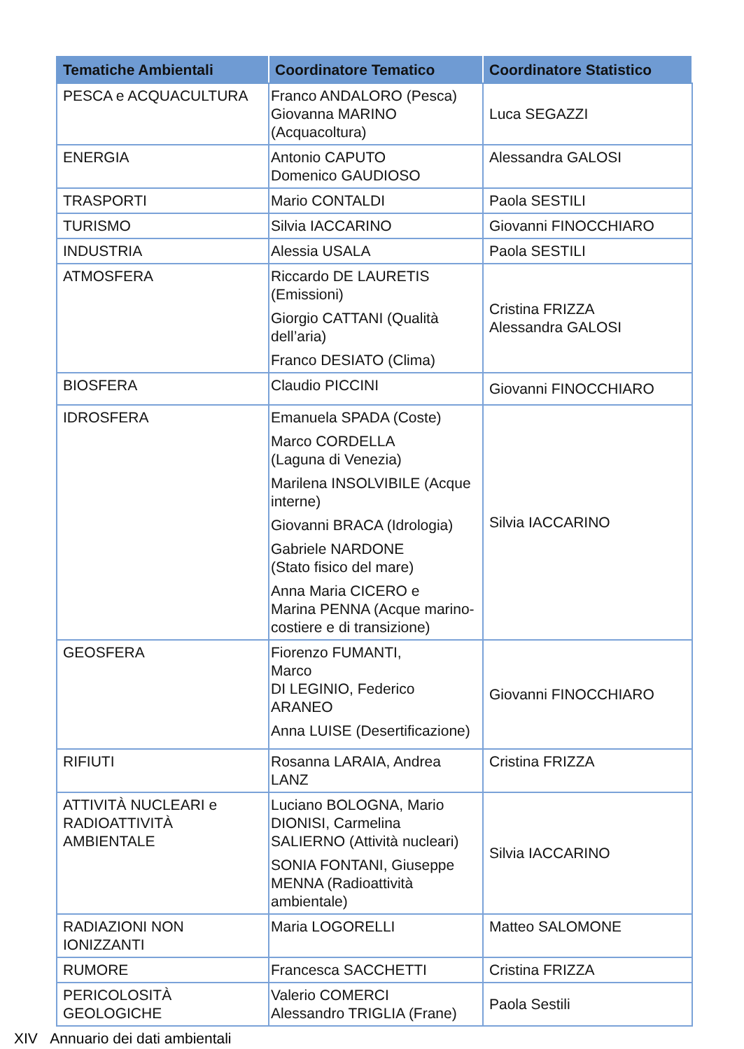| Tematiche Ambientali | Coordinatore Tematico | Coordinatore Statistico |
| --- | --- | --- |
| PESCA e ACQUACULTURA | Franco ANDALORO (Pesca) Giovanna MARINO (Acquacoltura) | Luca SEGAZZI |
| ENERGIA | Antonio CAPUTO Domenico GAUDIOSO | Alessandra GALOSI |
| TRASPORTI | Mario CONTALDI | Paola SESTILI |
| TURISMO | Silvia IACCARINO | Giovanni FINOCCHIARO |
| INDUSTRIA | Alessia USALA | Paola SESTILI |
| ATMOSFERA | Riccardo DE LAURETIS (Emissioni) Giorgio CATTANI (Qualità dell’aria) Franco DESIATO (Clima) | Cristina FRIZZA Alessandra GALOSI |
| BIOSFERA | Claudio PICCINI | Giovanni FINOCCHIARO |
| IDROSFERA | Emanuela SPADA (Coste) Marco CORDELLA (Laguna di Venezia) Marilena INSOLVIBILE (Acque interne) Giovanni BRACA (Idrologia) Gabriele NARDONE (Stato fisico del mare) Anna Maria CICERO e Marina PENNA (Acque marino-costiere e di transizione) | Silvia IACCARINO |
| GEOSFERA | Fiorenzo FUMANTI, Marco DI LEGINIO, Federico ARANEO Anna LUISE (Desertificazione) | Giovanni FINOCCHIARO |
| RIFIUTI | Rosanna LARAIA, Andrea LANZ | Cristina FRIZZA |
| ATTIVITÀ NUCLEARI e RADIOATTIVITÀ AMBIENTALE | Luciano BOLOGNA, Mario DIONISI, Carmelina SALIERNO (Attività nucleari) SONIA FONTANI, Giuseppe MENNA (Radioattività ambientale) | Silvia IACCARINO |
| RADIAZIONI NON IONIZZANTI | Maria LOGORELLI | Matteo SALOMONE |
| RUMORE | Francesca SACCHETTI | Cristina FRIZZA |
| PERICOLOSITÀ GEOLOGICHE | Valerio COMERCI Alessandro TRIGLIA (Frane) | Paola Sestili |
XIV Annuario dei dati ambientali